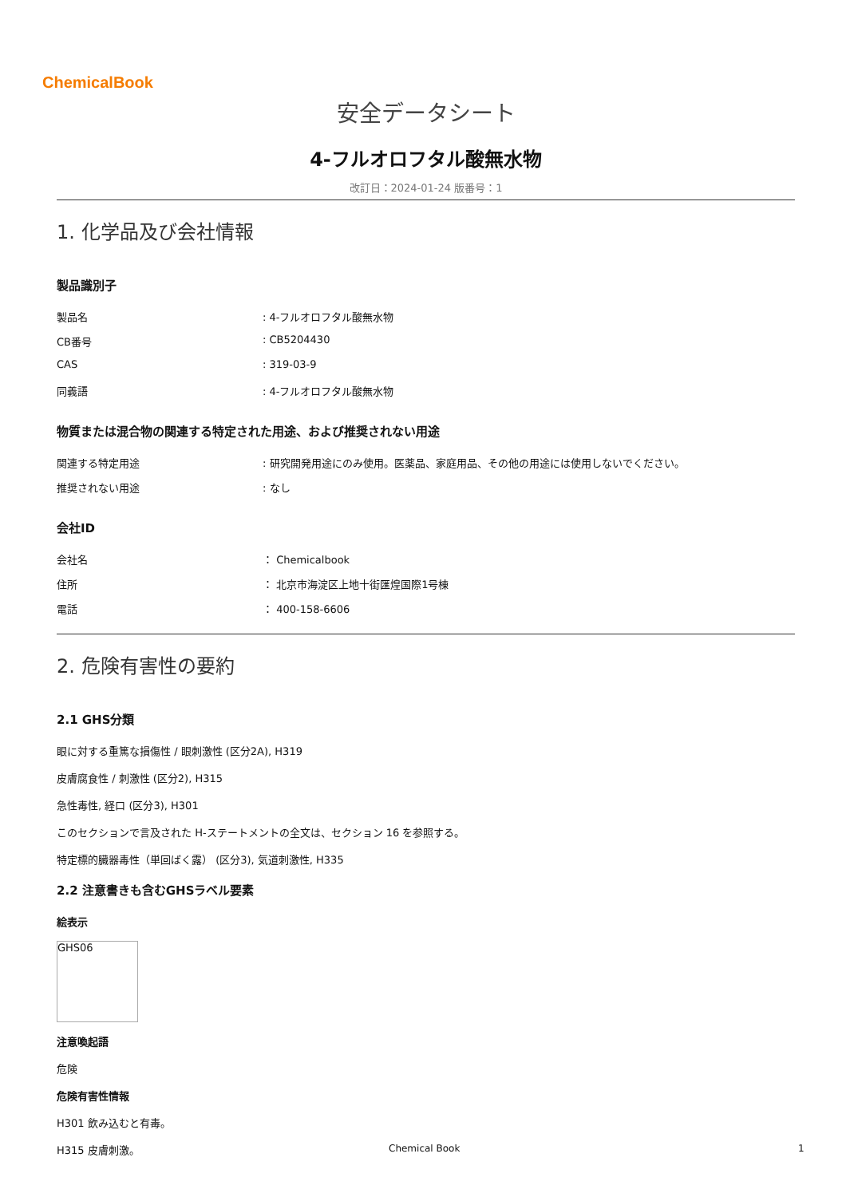ChemicalBook
安全データシート
4-フルオロフタル酸無水物
改訂日：2024-01-24 版番号：1
1. 化学品及び会社情報
製品識別子
製品名: 4-フルオロフタル酸無水物
CB番号: CB5204430
CAS: 319-03-9
同義語: 4-フルオロフタル酸無水物
物質または混合物の関連する特定された用途、および推奨されない用途
関連する特定用途: 研究開発用途にのみ使用。医薬品、家庭用品、その他の用途には使用しないでください。
推奨されない用途: なし
会社ID
会社名 ： Chemicalbook
住所 ： 北京市海淀区上地十街匯煌国際1号棟
電話 ： 400-158-6606
2. 危険有害性の要約
2.1 GHS分類
眼に対する重篤な損傷性 / 眼刺激性 (区分2A), H319
皮膚腐食性 / 刺激性 (区分2), H315
急性毒性, 経口 (区分3), H301
このセクションで言及された H-ステートメントの全文は、セクション 16 を参照する。
特定標的臓器毒性（単回ばく露） (区分3), 気道刺激性, H335
2.2 注意書きも含むGHSラベル要素
絵表示
GHS06
注意喚起語
危険
危険有害性情報
H301 飲み込むと有毒。
H315 皮膚刺激。
Chemical Book 1